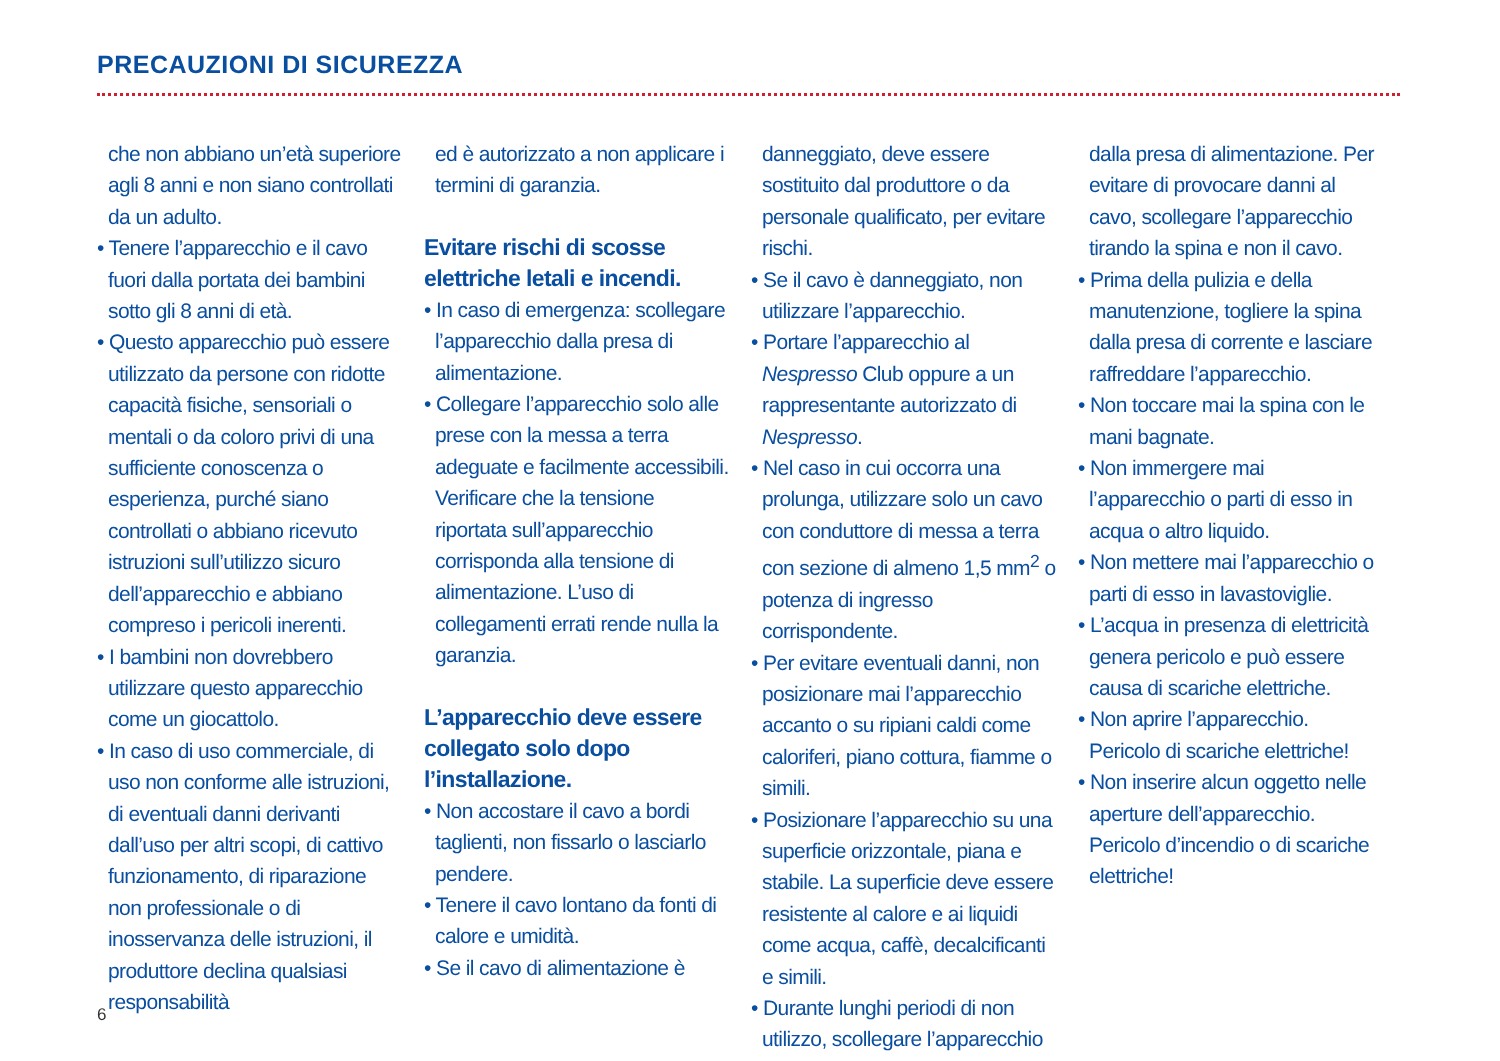PRECAUZIONI DI SICUREZZA
che non abbiano un’età superiore agli 8 anni e non siano controllati da un adulto.
• Tenere l’apparecchio e il cavo fuori dalla portata dei bambini sotto gli 8 anni di età.
• Questo apparecchio può essere utilizzato da persone con ridotte capacità fisiche, sensoriali o mentali o da coloro privi di una sufficiente conoscenza o esperienza, purché siano controllati o abbiano ricevuto istruzioni sull’utilizzo sicuro dell’apparecchio e abbiano compreso i pericoli inerenti.
• I bambini non dovrebbero utilizzare questo apparecchio come un giocattolo.
• In caso di uso commerciale, di uso non conforme alle istruzioni, di eventuali danni derivanti dall’uso per altri scopi, di cattivo funzionamento, di riparazione non professionale o di inosservanza delle istruzioni, il produttore declina qualsiasi responsabilità
ed è autorizzato a non applicare i termini di garanzia.
Evitare rischi di scosse elettriche letali e incendi.
• In caso di emergenza: scollegare l’apparecchio dalla presa di alimentazione.
• Collegare l’apparecchio solo alle prese con la messa a terra adeguate e facilmente accessibili. Verificare che la tensione riportata sull’apparecchio corrisponda alla tensione di alimentazione. L’uso di collegamenti errati rende nulla la garanzia.
L’apparecchio deve essere collegato solo dopo l’installazione.
• Non accostare il cavo a bordi taglienti, non fissarlo o lasciarlo pendere.
• Tenere il cavo lontano da fonti di calore e umidità.
• Se il cavo di alimentazione è
danneggiato, deve essere sostituito dal produttore o da personale qualificato, per evitare rischi.
• Se il cavo è danneggiato, non utilizzare l’apparecchio.
• Portare l’apparecchio al Nespresso Club oppure a un rappresentante autorizzato di Nespresso.
• Nel caso in cui occorra una prolunga, utilizzare solo un cavo con conduttore di messa a terra con sezione di almeno 1,5 mm<sup>2</sup> o potenza di ingresso corrispondente.
• Per evitare eventuali danni, non posizionare mai l’apparecchio accanto o su ripiani caldi come caloriferi, piano cottura, fiamme o simili.
• Posizionare l’apparecchio su una superficie orizzontale, piana e stabile. La superficie deve essere resistente al calore e ai liquidi come acqua, caffè, decalcificanti e simili.
• Durante lunghi periodi di non utilizzo, scollegare l’apparecchio
dalla presa di alimentazione. Per evitare di provocare danni al cavo, scollegare l’apparecchio tirando la spina e non il cavo.
• Prima della pulizia e della manutenzione, togliere la spina dalla presa di corrente e lasciare raffreddare l’apparecchio.
• Non toccare mai la spina con le mani bagnate.
• Non immergere mai l’apparecchio o parti di esso in acqua o altro liquido.
• Non mettere mai l’apparecchio o parti di esso in lavastoviglie.
• L’acqua in presenza di elettricità genera pericolo e può essere causa di scariche elettriche.
• Non aprire l’apparecchio. Pericolo di scariche elettriche!
• Non inserire alcun oggetto nelle aperture dell’apparecchio. Pericolo d’incendio o di scariche elettriche!
6